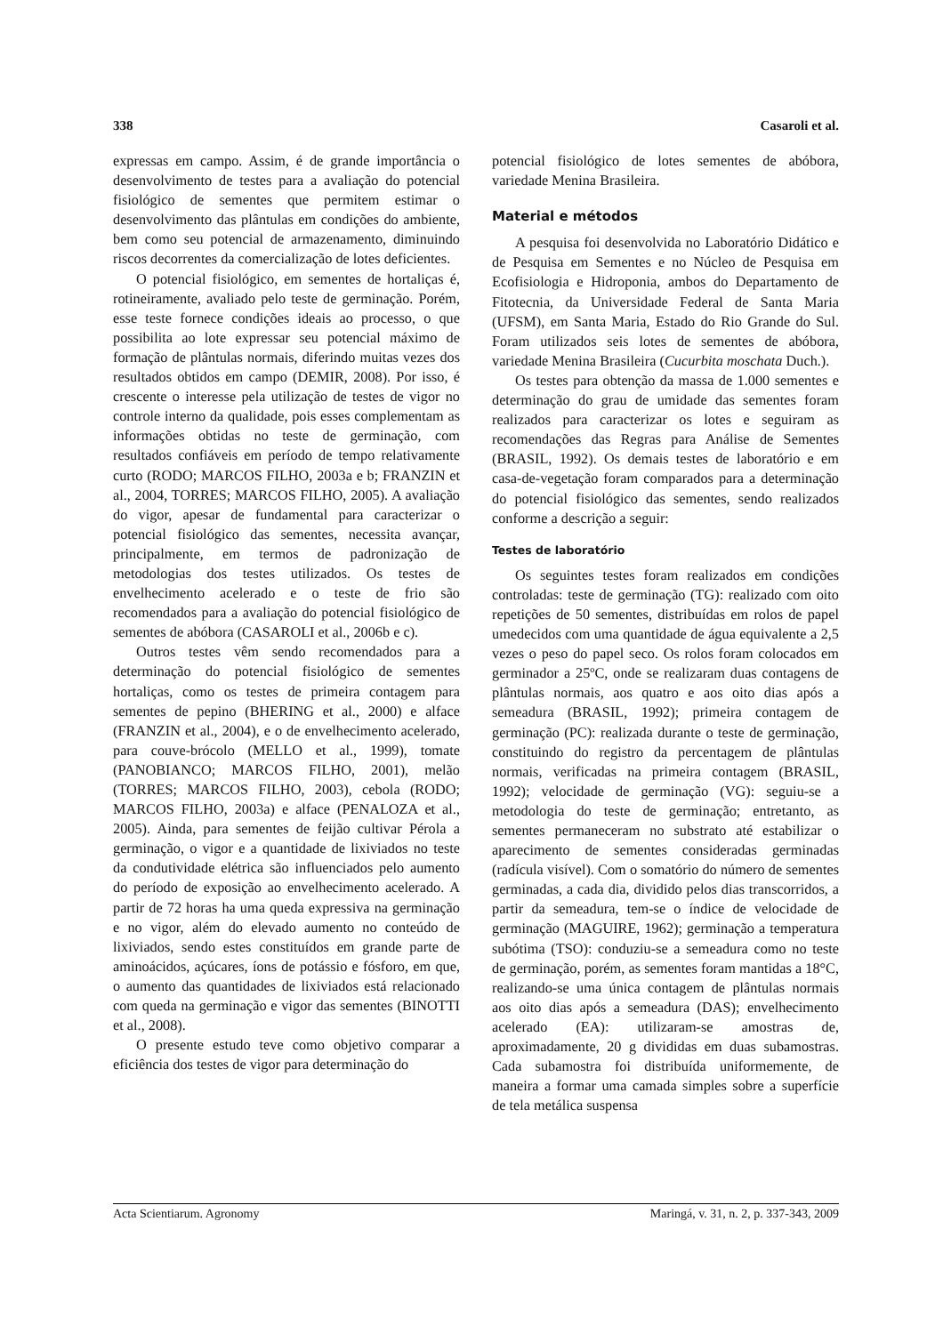338 Casaroli et al.
expressas em campo. Assim, é de grande importância o desenvolvimento de testes para a avaliação do potencial fisiológico de sementes que permitem estimar o desenvolvimento das plântulas em condições do ambiente, bem como seu potencial de armazenamento, diminuindo riscos decorrentes da comercialização de lotes deficientes.
O potencial fisiológico, em sementes de hortaliças é, rotineiramente, avaliado pelo teste de germinação. Porém, esse teste fornece condições ideais ao processo, o que possibilita ao lote expressar seu potencial máximo de formação de plântulas normais, diferindo muitas vezes dos resultados obtidos em campo (DEMIR, 2008). Por isso, é crescente o interesse pela utilização de testes de vigor no controle interno da qualidade, pois esses complementam as informações obtidas no teste de germinação, com resultados confiáveis em período de tempo relativamente curto (RODO; MARCOS FILHO, 2003a e b; FRANZIN et al., 2004, TORRES; MARCOS FILHO, 2005). A avaliação do vigor, apesar de fundamental para caracterizar o potencial fisiológico das sementes, necessita avançar, principalmente, em termos de padronização de metodologias dos testes utilizados. Os testes de envelhecimento acelerado e o teste de frio são recomendados para a avaliação do potencial fisiológico de sementes de abóbora (CASAROLI et al., 2006b e c).
Outros testes vêm sendo recomendados para a determinação do potencial fisiológico de sementes hortaliças, como os testes de primeira contagem para sementes de pepino (BHERING et al., 2000) e alface (FRANZIN et al., 2004), e o de envelhecimento acelerado, para couve-brócolo (MELLO et al., 1999), tomate (PANOBIANCO; MARCOS FILHO, 2001), melão (TORRES; MARCOS FILHO, 2003), cebola (RODO; MARCOS FILHO, 2003a) e alface (PENALOZA et al., 2005). Ainda, para sementes de feijão cultivar Pérola a germinação, o vigor e a quantidade de lixiviados no teste da condutividade elétrica são influenciados pelo aumento do período de exposição ao envelhecimento acelerado. A partir de 72 horas ha uma queda expressiva na germinação e no vigor, além do elevado aumento no conteúdo de lixiviados, sendo estes constituídos em grande parte de aminoácidos, açúcares, íons de potássio e fósforo, em que, o aumento das quantidades de lixiviados está relacionado com queda na germinação e vigor das sementes (BINOTTI et al., 2008).
O presente estudo teve como objetivo comparar a eficiência dos testes de vigor para determinação do
potencial fisiológico de lotes sementes de abóbora, variedade Menina Brasileira.
Material e métodos
A pesquisa foi desenvolvida no Laboratório Didático e de Pesquisa em Sementes e no Núcleo de Pesquisa em Ecofisiologia e Hidroponia, ambos do Departamento de Fitotecnia, da Universidade Federal de Santa Maria (UFSM), em Santa Maria, Estado do Rio Grande do Sul. Foram utilizados seis lotes de sementes de abóbora, variedade Menina Brasileira (Cucurbita moschata Duch.).
Os testes para obtenção da massa de 1.000 sementes e determinação do grau de umidade das sementes foram realizados para caracterizar os lotes e seguiram as recomendações das Regras para Análise de Sementes (BRASIL, 1992). Os demais testes de laboratório e em casa-de-vegetação foram comparados para a determinação do potencial fisiológico das sementes, sendo realizados conforme a descrição a seguir:
Testes de laboratório
Os seguintes testes foram realizados em condições controladas: teste de germinação (TG): realizado com oito repetições de 50 sementes, distribuídas em rolos de papel umedecidos com uma quantidade de água equivalente a 2,5 vezes o peso do papel seco. Os rolos foram colocados em germinador a 25ºC, onde se realizaram duas contagens de plântulas normais, aos quatro e aos oito dias após a semeadura (BRASIL, 1992); primeira contagem de germinação (PC): realizada durante o teste de germinação, constituindo do registro da percentagem de plântulas normais, verificadas na primeira contagem (BRASIL, 1992); velocidade de germinação (VG): seguiu-se a metodologia do teste de germinação; entretanto, as sementes permaneceram no substrato até estabilizar o aparecimento de sementes consideradas germinadas (radícula visível). Com o somatório do número de sementes germinadas, a cada dia, dividido pelos dias transcorridos, a partir da semeadura, tem-se o índice de velocidade de germinação (MAGUIRE, 1962); germinação a temperatura subótima (TSO): conduziu-se a semeadura como no teste de germinação, porém, as sementes foram mantidas a 18°C, realizando-se uma única contagem de plântulas normais aos oito dias após a semeadura (DAS); envelhecimento acelerado (EA): utilizaram-se amostras de, aproximadamente, 20 g divididas em duas subamostras. Cada subamostra foi distribuída uniformemente, de maneira a formar uma camada simples sobre a superfície de tela metálica suspensa
Acta Scientiarum. Agronomy Maringá, v. 31, n. 2, p. 337-343, 2009